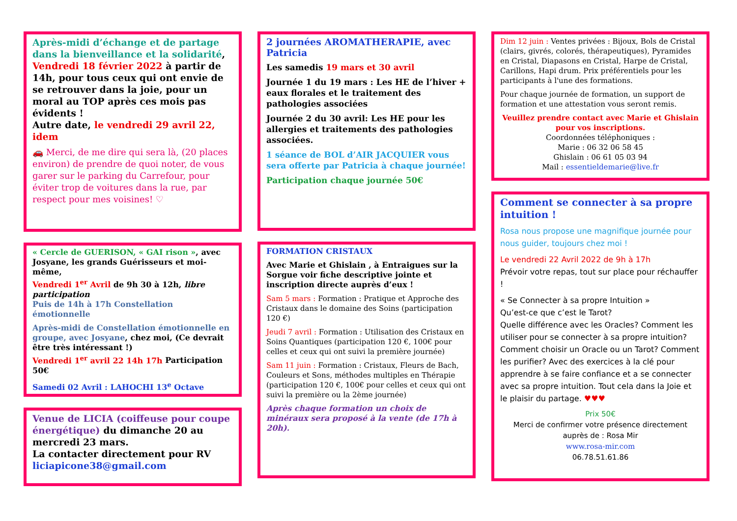Après-midi d’échange et de partage dans la bienveillance et la solidarité, Vendredi 18 février 2022 à partir de 14h, pour tous ceux qui ont envie de se retrouver dans la joie, pour un moral au TOP après ces mois pas évidents !
Autre date, le vendredi 29 avril 22, idem
🚗 Merci, de me dire qui sera là, (20 places environ) de prendre de quoi noter, de vous garer sur le parking du Carrefour, pour éviter trop de voitures dans la rue, par respect pour mes voisines! ♡
« Cercle de GUERISON, « GAI rison », avec Josyane, les grands Guérisseurs et moi-même,
Vendredi 1<sup>er</sup> Avril de 9h 30 à 12h, libre participation
Puis de 14h à 17h Constellation émotionnelle
Après-midi de Constellation émotionnelle en groupe, avec Josyane, chez moi, (Ce devrait être très intéressant !)
Vendredi 1<sup>er</sup> avril 22 14h 17h Participation 50€
Samedi 02 Avril : LAHOCHI 13<sup>e</sup> Octave
Venue de LICIA (coiffeuse pour coupe énergétique) du dimanche 20 au mercredi 23 mars.
La contacter directement pour RV
liciapicone38@gmail.com
2 journées AROMATHERAPIE, avec Patricia
Les samedis 19 mars et 30 avril
Journée 1 du 19 mars : Les HE de l’hiver + eaux florales et le traitement des pathologies associées
Journée 2 du 30 avril: Les HE pour les allergies et traitements des pathologies associées.
1 séance de BOL d’AIR JACQUIER vous sera offerte par Patricia à chaque journée!
Participation chaque journée 50€
FORMATION CRISTAUX
Avec Marie et Ghislain , à Entraigues sur la Sorgue voir fiche descriptive jointe et inscription directe auprès d’eux !
Sam 5 mars : Formation : Pratique et Approche des Cristaux dans le domaine des Soins (participation 120 €)
Jeudi 7 avril : Formation : Utilisation des Cristaux en Soins Quantiques (participation 120 €, 100€ pour celles et ceux qui ont suivi la première journée)
Sam 11 juin : Formation : Cristaux, Fleurs de Bach, Couleurs et Sons, méthodes multiples en Thérapie (participation 120 €, 100€ pour celles et ceux qui ont suivi la première ou la 2ème journée)
Après chaque formation un choix de minéraux sera proposé à la vente (de 17h à 20h).
Dim 12 juin : Ventes privées : Bijoux, Bols de Cristal (clairs, givrés, colorés, thérapeutiques), Pyramides en Cristal, Diapasons en Cristal, Harpe de Cristal, Carillons, Hapi drum. Prix préférentiels pour les participants à l'une des formations.
Pour chaque journée de formation, un support de formation et une attestation vous seront remis.
Veuillez prendre contact avec Marie et Ghislain pour vos inscriptions.
Coordonnées téléphoniques :
Marie : 06 32 06 58 45
Ghislain : 06 61 05 03 94
Mail : essentieldemarie@live.fr
Comment se connecter à sa propre intuition !
Rosa nous propose une magnifique journée pour nous guider, toujours chez moi !
Le vendredi 22 Avril 2022 de 9h à 17h
Prévoir votre repas, tout sur place pour réchauffer !
« Se Connecter à sa propre Intuition »
Qu’est-ce que c’est le Tarot?
Quelle différence avec les Oracles? Comment les utiliser pour se connecter à sa propre intuition? Comment choisir un Oracle ou un Tarot? Comment les purifier? Avec des exercices à la clé pour apprendre à se faire confiance et a se connecter avec sa propre intuition. Tout cela dans la Joie et le plaisir du partage. ♥♥♥
Prix 50€
Merci de confirmer votre présence directement auprès de : Rosa Mir
www.rosa-mir.com
06.78.51.61.86